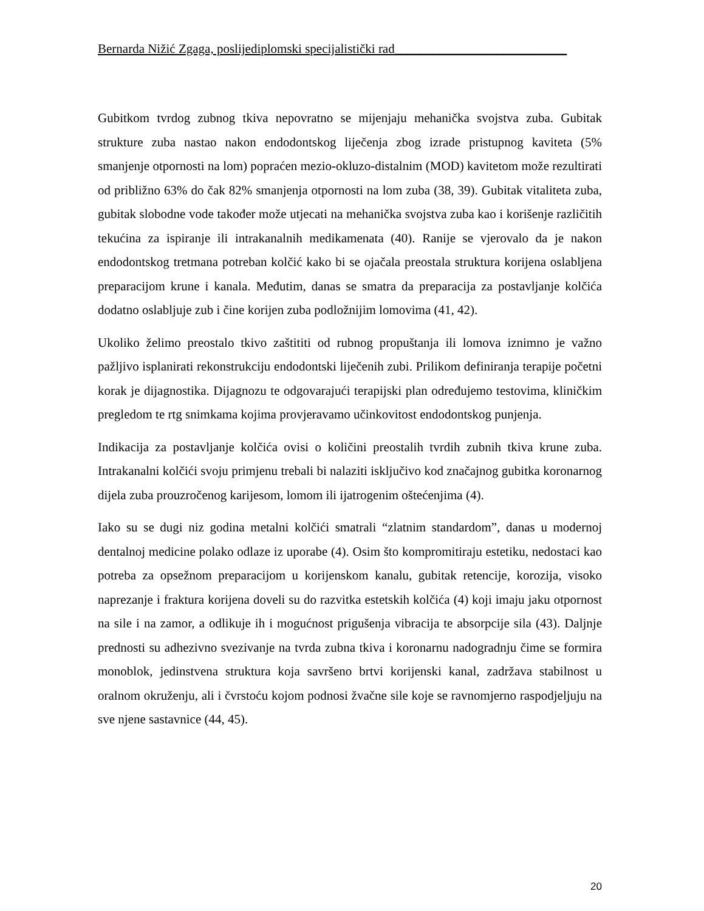Bernarda Nižić Zgaga, poslijediplomski specijalistički rad___________________________
Gubitkom tvrdog zubnog tkiva nepovratno se mijenjaju mehanička svojstva zuba. Gubitak strukture zuba nastao nakon endodontskog liječenja zbog izrade pristupnog kaviteta (5% smanjenje otpornosti na lom) popraćen mezio-okluzo-distalnim (MOD) kavitetom može rezultirati od približno 63% do čak 82% smanjenja otpornosti na lom zuba (38, 39). Gubitak vitaliteta zuba, gubitak slobodne vode također može utjecati na mehanička svojstva zuba kao i korišenje različitih tekućina za ispiranje ili intrakanalnih medikamenata (40). Ranije se vjerovalo da je nakon endodontskog tretmana potreban kolčić kako bi se ojačala preostala struktura korijena oslabljena preparacijom krune i kanala. Međutim, danas se smatra da preparacija za postavljanje kolčića dodatno oslabljuje zub i čine korijen zuba podložnijim lomovima (41, 42).
Ukoliko želimo preostalo tkivo zaštititi od rubnog propuštanja ili lomova iznimno je važno pažljivo isplanirati rekonstrukciju endodontski liječenih zubi. Prilikom definiranja terapije početni korak je dijagnostika. Dijagnozu te odgovarajući terapijski plan određujemo testovima, kliničkim pregledom te rtg snimkama kojima provjeravamo učinkovitost endodontskog punjenja.
Indikacija za postavljanje kolčića ovisi o količini preostalih tvrdih zubnih tkiva krune zuba. Intrakanalni kolčići svoju primjenu trebali bi nalaziti isključivo kod značajnog gubitka koronarnog dijela zuba prouzročenog karijesom, lomom ili ijatrogenim oštećenjima (4).
Iako su se dugi niz godina metalni kolčići smatrali “zlatnim standardom”, danas u modernoj dentalnoj medicine polako odlaze iz uporabe (4). Osim što kompromitiraju estetiku, nedostaci kao potreba za opsežnom preparacijom u korijenskom kanalu, gubitak retencije, korozija, visoko naprezanje i fraktura korijena doveli su do razvitka estetskih kolčića (4) koji imaju jaku otpornost na sile i na zamor, a odlikuje ih i mogućnost prigušenja vibracija te absorpcije sila (43). Daljnje prednosti su adhezivno svezivanje na tvrda zubna tkiva i koronarnu nadogradnju čime se formira monoblok, jedinstvena struktura koja savršeno brtvi korijenski kanal, zadržava stabilnost u oralnom okruženju, ali i čvrstoću kojom podnosi žvačne sile koje se ravnomjerno raspodjeljuju na sve njene sastavnice (44, 45).
20